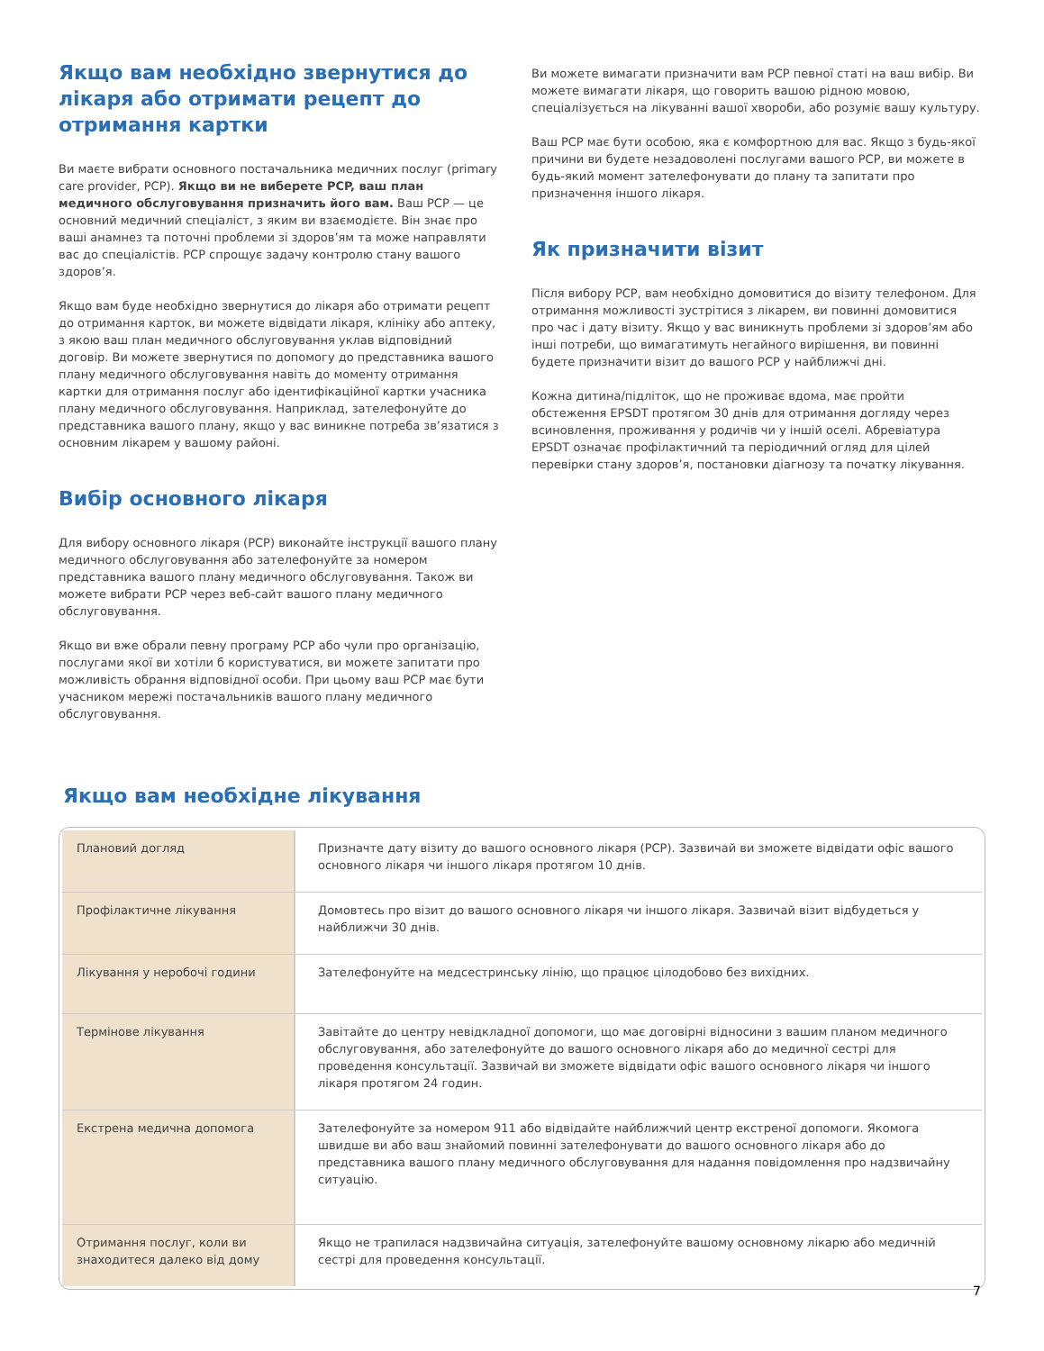Якщо вам необхідно звернутися до лікаря або отримати рецепт до отримання картки
Ви маєте вибрати основного постачальника медичних послуг (primary care provider, PCP). Якщо ви не виберете PCP, ваш план медичного обслуговування призначить його вам. Ваш PCP — це основний медичний спеціаліст, з яким ви взаємодієте. Він знає про ваші анамнез та поточні проблеми зі здоров’ям та може направляти вас до спеціалістів. PCP спрощує задачу контролю стану вашого здоров’я.
Якщо вам буде необхідно звернутися до лікаря або отримати рецепт до отримання карток, ви можете відвідати лікаря, клініку або аптеку, з якою ваш план медичного обслуговування уклав відповідний договір. Ви можете звернутися по допомогу до представника вашого плану медичного обслуговування навіть до моменту отримання картки для отримання послуг або ідентифікаційної картки учасника плану медичного обслуговування. Наприклад, зателефонуйте до представника вашого плану, якщо у вас виникне потреба зв’язатися з основним лікарем у вашому районі.
Вибір основного лікаря
Для вибору основного лікаря (PCP) виконайте інструкції вашого плану медичного обслуговування або зателефонуйте за номером представника вашого плану медичного обслуговування. Також ви можете вибрати PCP через веб-сайт вашого плану медичного обслуговування.
Якщо ви вже обрали певну програму PCP або чули про організацію, послугами якої ви хотіли б користуватися, ви можете запитати про можливість обрання відповідної особи. При цьому ваш PCP має бути учасником мережі постачальників вашого плану медичного обслуговування.
Ви можете вимагати призначити вам PCP певної статі на ваш вибір. Ви можете вимагати лікаря, що говорить вашою рідною мовою, спеціалізується на лікуванні вашої хвороби, або розуміє вашу культуру.
Ваш PCP має бути особою, яка є комфортною для вас. Якщо з будь-якої причини ви будете незадоволені послугами вашого PCP, ви можете в будь-який момент зателефонувати до плану та запитати про призначення іншого лікаря.
Як призначити візит
Після вибору PCP, вам необхідно домовитися до візиту телефоном. Для отримання можливості зустрітися з лікарем, ви повинні домовитися про час і дату візиту. Якщо у вас виникнуть проблеми зі здоров’ям або інші потреби, що вимагатимуть негайного вирішення, ви повинні будете призначити візит до вашого PCP у найближчі дні.
Кожна дитина/підліток, що не проживає вдома, має пройти обстеження EPSDT протягом 30 днів для отримання догляду через всиновлення, проживання у родичів чи у іншій оселі. Абревіатура EPSDT означає профілактичний та періодичний огляд для цілей перевірки стану здоров’я, постановки діагнозу та початку лікування.
Якщо вам необхідне лікування
| Плановий догляд | Призначте дату візиту до вашого основного лікаря (PCP). Зазвичай ви зможете відвідати офіс вашого основного лікаря чи іншого лікаря протягом 10 днів. |
| Профілактичне лікування | Домовтесь про візит до вашого основного лікаря чи іншого лікаря. Зазвичай візит відбудеться у найближчи 30 днів. |
| Лікування у неробочі години | Зателефонуйте на медсестринську лінію, що працює цілодобово без вихідних. |
| Термінове лікування | Завітайте до центру невідкладної допомоги, що має договірні відносини з вашим планом медичного обслуговування, або зателефонуйте до вашого основного лікаря або до медичної сестрі для проведення консультації. Зазвичай ви зможете відвідати офіс вашого основного лікаря чи іншого лікаря протягом 24 годин. |
| Екстрена медична допомога | Зателефонуйте за номером 911 або відвідайте найближчий центр екстреної допомоги. Якомога швидше ви або ваш знайомий повинні зателефонувати до вашого основного лікаря або до представника вашого плану медичного обслуговування для надання повідомлення про надзвичайну ситуацію. |
| Отримання послуг, коли ви знаходитеся далеко від дому | Якщо не трапилася надзвичайна ситуація, зателефонуйте вашому основному лікарю або медичній сестрі для проведення консультації. |
7